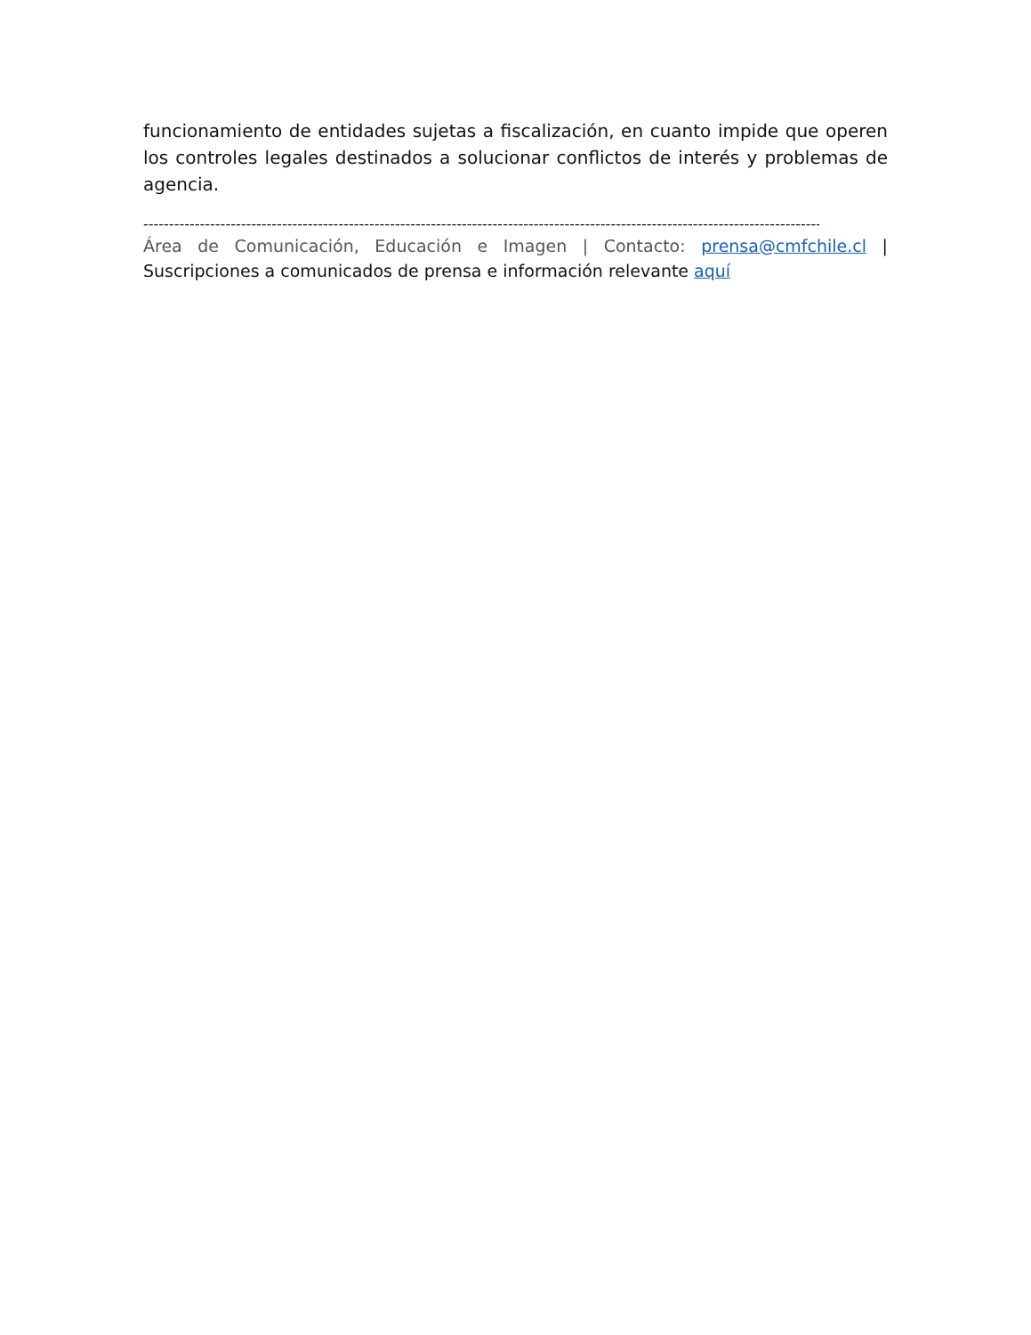funcionamiento de entidades sujetas a fiscalización, en cuanto impide que operen los controles legales destinados a solucionar conflictos de interés y problemas de agencia.
------------------------------------------------------------------------------------------------------------------------------------
Área de Comunicación, Educación e Imagen | Contacto: prensa@cmfchile.cl | Suscripciones a comunicados de prensa e información relevante aquí